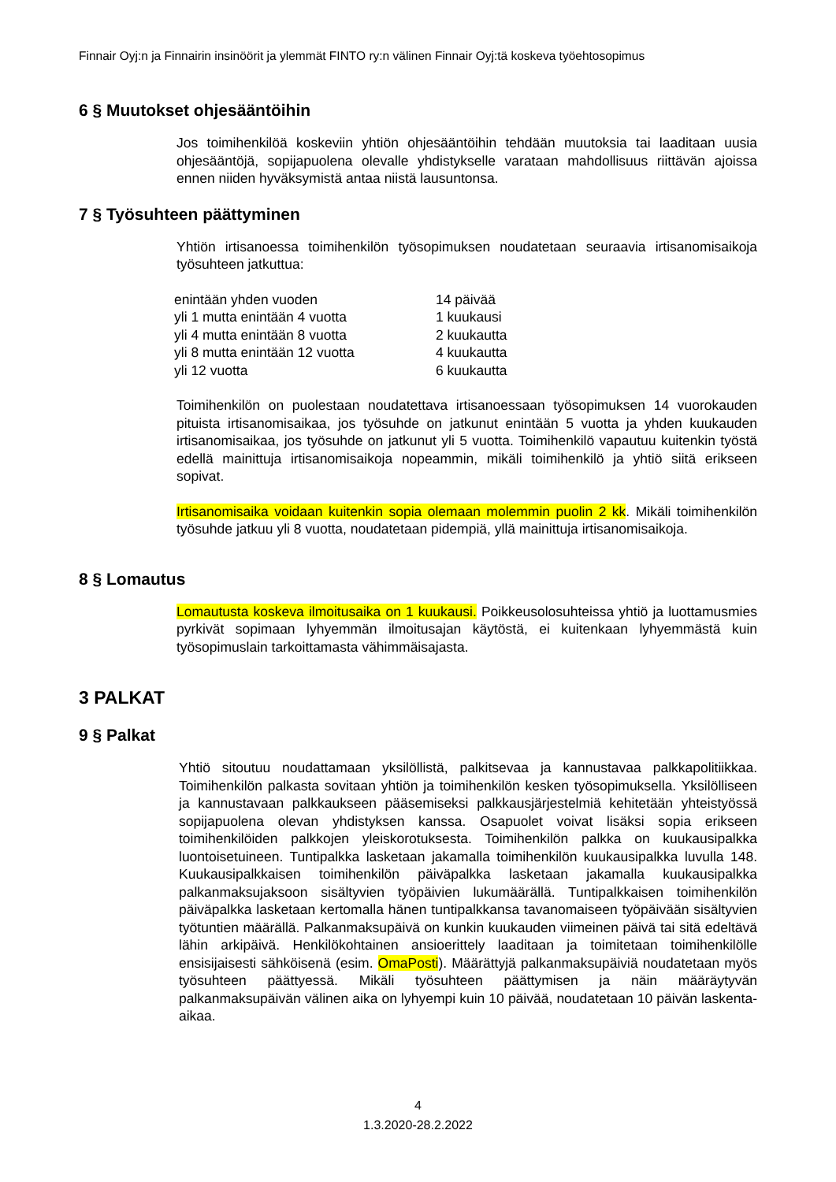Finnair Oyj:n ja Finnairin insinöörit ja ylemmät FINTO ry:n välinen Finnair Oyj:tä koskeva työehtosopimus
6 § Muutokset ohjesääntöihin
Jos toimihenkilöä koskeviin yhtiön ohjesääntöihin tehdään muutoksia tai laaditaan uusia ohjesääntöjä, sopijapuolena olevalle yhdistykselle varataan mahdollisuus riittävän ajoissa ennen niiden hyväksymistä antaa niistä lausuntonsa.
7 § Työsuhteen päättyminen
Yhtiön irtisanoessa toimihenkilön työsopimuksen noudatetaan seuraavia irtisanomisaikoja työsuhteen jatkuttua:
| enintään yhden vuoden | 14 päivää |
| yli 1 mutta enintään 4 vuotta | 1 kuukausi |
| yli 4 mutta enintään 8 vuotta | 2 kuukautta |
| yli 8 mutta enintään 12 vuotta | 4 kuukautta |
| yli 12 vuotta | 6 kuukautta |
Toimihenkilön on puolestaan noudatettava irtisanoessaan työsopimuksen 14 vuorokauden pituista irtisanomisaikaa, jos työsuhde on jatkunut enintään 5 vuotta ja yhden kuukauden irtisanomisaikaa, jos työsuhde on jatkunut yli 5 vuotta. Toimihenkilö vapautuu kuitenkin työstä edellä mainittuja irtisanomisaikoja nopeammin, mikäli toimihenkilö ja yhtiö siitä erikseen sopivat.
Irtisanomisaika voidaan kuitenkin sopia olemaan molemmin puolin 2 kk. Mikäli toimihenkilön työsuhde jatkuu yli 8 vuotta, noudatetaan pidempiä, yllä mainittuja irtisanomisaikoja.
8 § Lomautus
Lomautusta koskeva ilmoitusaika on 1 kuukausi. Poikkeusolosuhteissa yhtiö ja luottamusmies pyrkivät sopimaan lyhyemmän ilmoitusajan käytöstä, ei kuitenkaan lyhyemmästä kuin työsopimuslain tarkoittamasta vähimmäisajasta.
3 PALKAT
9 § Palkat
Yhtiö sitoutuu noudattamaan yksilöllistä, palkitsevaa ja kannustavaa palkkapolitiikkaa. Toimihenkilön palkasta sovitaan yhtiön ja toimihenkilön kesken työsopimuksella. Yksilölliseen ja kannustavaan palkkaukseen pääsemiseksi palkkausjärjestelmiä kehitetään yhteistyössä sopijapuolena olevan yhdistyksen kanssa. Osapuolet voivat lisäksi sopia erikseen toimihenkilöiden palkkojen yleiskorotuksesta. Toimihenkilön palkka on kuukausipalkka luontoisetuineen. Tuntipalkka lasketaan jakamalla toimihenkilön kuukausipalkka luvulla 148. Kuukausipalkkaisen toimihenkilön päiväpalkka lasketaan jakamalla kuukausipalkka palkanmaksujaksoon sisältyvien työpäivien lukumäärällä. Tuntipalkkaisen toimihenkilön päiväpalkka lasketaan kertomalla hänen tuntipalkkansa tavanomaiseen työpäivään sisältyvien työtuntien määrällä. Palkanmaksupäivä on kunkin kuukauden viimeinen päivä tai sitä edeltävä lähin arkipäivä. Henkilökohtainen ansioerittely laaditaan ja toimitetaan toimihenkilölle ensisijaisesti sähköisenä (esim. OmaPosti). Määrättyjä palkanmaksupäiviä noudatetaan myös työsuhteen päättyessä. Mikäli työsuhteen päättymisen ja näin määräytyvän palkanmaksupäivän välinen aika on lyhyempi kuin 10 päivää, noudatetaan 10 päivän laskenta-aikaa.
4
1.3.2020-28.2.2022